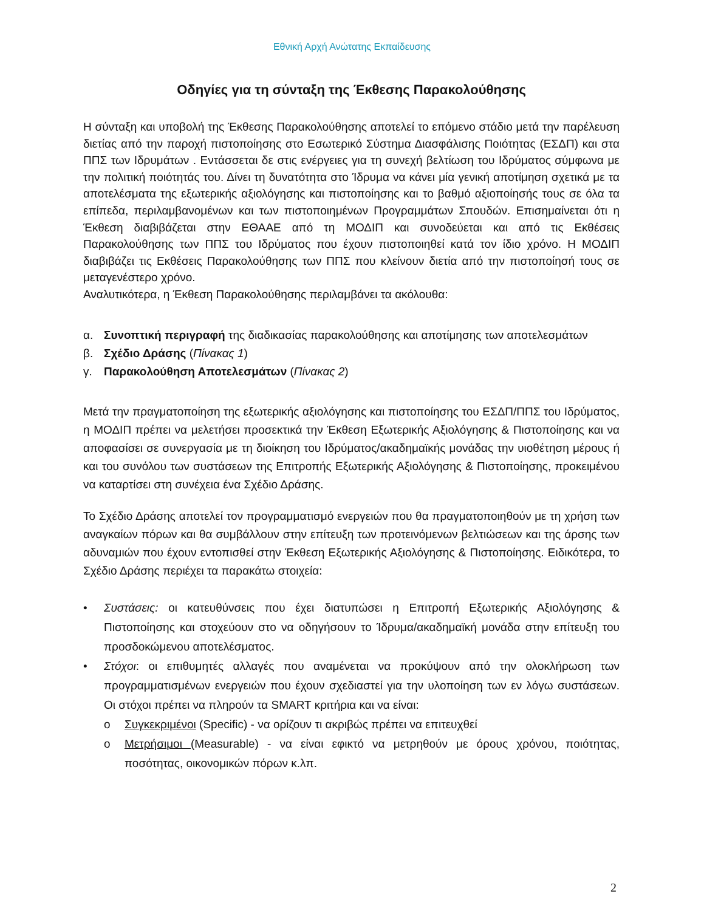Εθνική Αρχή Ανώτατης Εκπαίδευσης
Οδηγίες για τη σύνταξη της Έκθεσης Παρακολούθησης
Η σύνταξη και υποβολή της Έκθεσης Παρακολούθησης αποτελεί το επόμενο στάδιο μετά την παρέλευση διετίας από την παροχή πιστοποίησης στο Εσωτερικό Σύστημα Διασφάλισης Ποιότητας (ΕΣΔΠ) και στα ΠΠΣ των Ιδρυμάτων . Εντάσσεται δε στις ενέργειες για τη συνεχή βελτίωση του Ιδρύματος σύμφωνα με την πολιτική ποιότητάς του. Δίνει τη δυνατότητα στο Ίδρυμα να κάνει μία γενική αποτίμηση σχετικά με τα αποτελέσματα της εξωτερικής αξιολόγησης και πιστοποίησης και το βαθμό αξιοποίησής τους σε όλα τα επίπεδα, περιλαμβανομένων και των πιστοποιημένων Προγραμμάτων Σπουδών. Επισημαίνεται ότι η Έκθεση διαβιβάζεται στην ΕΘΑΑΕ από τη ΜΟΔΙΠ και συνοδεύεται και από τις Εκθέσεις Παρακολούθησης των ΠΠΣ του Ιδρύματος που έχουν πιστοποιηθεί κατά τον ίδιο χρόνο. Η ΜΟΔΙΠ διαβιβάζει τις Εκθέσεις Παρακολούθησης των ΠΠΣ που κλείνουν διετία από την πιστοποίησή τους σε μεταγενέστερο χρόνο.
Αναλυτικότερα, η Έκθεση Παρακολούθησης περιλαμβάνει τα ακόλουθα:
α. Συνοπτική περιγραφή της διαδικασίας παρακολούθησης και αποτίμησης των αποτελεσμάτων
β. Σχέδιο Δράσης (Πίνακας 1)
γ. Παρακολούθηση Αποτελεσμάτων (Πίνακας 2)
Μετά την πραγματοποίηση της εξωτερικής αξιολόγησης και πιστοποίησης του ΕΣΔΠ/ΠΠΣ του Ιδρύματος, η ΜΟΔΙΠ πρέπει να μελετήσει προσεκτικά την Έκθεση Εξωτερικής Αξιολόγησης & Πιστοποίησης και να αποφασίσει σε συνεργασία με τη διοίκηση του Ιδρύματος/ακαδημαϊκής μονάδας την υιοθέτηση μέρους ή και του συνόλου των συστάσεων της Επιτροπής Εξωτερικής Αξιολόγησης & Πιστοποίησης, προκειμένου να καταρτίσει στη συνέχεια ένα Σχέδιο Δράσης.
Το Σχέδιο Δράσης αποτελεί τον προγραμματισμό ενεργειών που θα πραγματοποιηθούν με τη χρήση των αναγκαίων πόρων και θα συμβάλλουν στην επίτευξη των προτεινόμενων βελτιώσεων και της άρσης των αδυναμιών που έχουν εντοπισθεί στην Έκθεση Εξωτερικής Αξιολόγησης & Πιστοποίησης. Ειδικότερα, το Σχέδιο Δράσης περιέχει τα παρακάτω στοιχεία:
• Συστάσεις: οι κατευθύνσεις που έχει διατυπώσει η Επιτροπή Εξωτερικής Αξιολόγησης & Πιστοποίησης και στοχεύουν στο να οδηγήσουν το Ίδρυμα/ακαδημαϊκή μονάδα στην επίτευξη του προσδοκώμενου αποτελέσματος.
• Στόχοι: οι επιθυμητές αλλαγές που αναμένεται να προκύψουν από την ολοκλήρωση των προγραμματισμένων ενεργειών που έχουν σχεδιαστεί για την υλοποίηση των εν λόγω συστάσεων. Οι στόχοι πρέπει να πληρούν τα SMART κριτήρια και να είναι:
o Συγκεκριμένοι (Specific) - να ορίζουν τι ακριβώς πρέπει να επιτευχθεί
o Μετρήσιμοι (Measurable) - να είναι εφικτό να μετρηθούν με όρους χρόνου, ποιότητας, ποσότητας, οικονομικών πόρων κ.λπ.
2